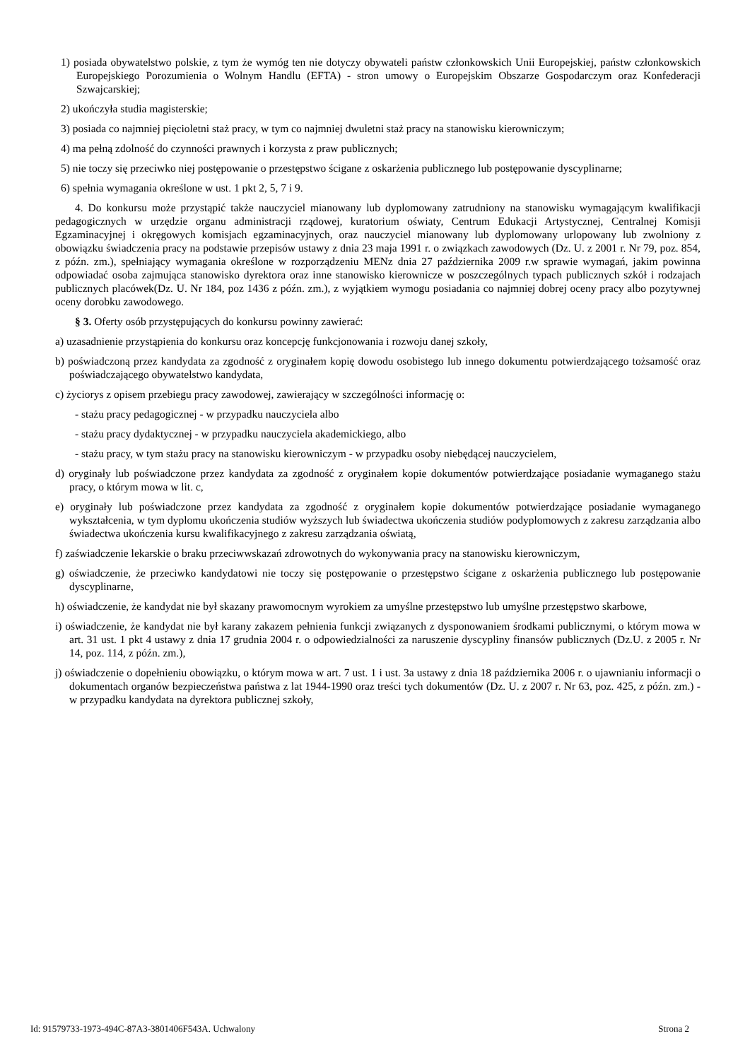1) posiada obywatelstwo polskie, z tym że wymóg ten nie dotyczy obywateli państw członkowskich Unii Europejskiej, państw członkowskich Europejskiego Porozumienia o Wolnym Handlu (EFTA) - stron umowy o Europejskim Obszarze Gospodarczym oraz Konfederacji Szwajcarskiej;
2) ukończyła studia magisterskie;
3) posiada co najmniej pięcioletni staż pracy, w tym co najmniej dwuletni staż pracy na stanowisku kierowniczym;
4) ma pełną zdolność do czynności prawnych i korzysta z praw publicznych;
5) nie toczy się przeciwko niej postępowanie o przestępstwo ścigane z oskarżenia publicznego lub postępowanie dyscyplinarne;
6) spełnia wymagania określone w ust. 1 pkt 2, 5, 7 i 9.
4. Do konkursu może przystąpić także nauczyciel mianowany lub dyplomowany zatrudniony na stanowisku wymagającym kwalifikacji pedagogicznych w urzędzie organu administracji rządowej, kuratorium oświaty, Centrum Edukacji Artystycznej, Centralnej Komisji Egzaminacyjnej i okręgowych komisjach egzaminacyjnych, oraz nauczyciel mianowany lub dyplomowany urlopowany lub zwolniony z obowiązku świadczenia pracy na podstawie przepisów ustawy z dnia 23 maja 1991 r. o związkach zawodowych (Dz. U. z 2001 r. Nr 79, poz. 854, z późn. zm.), spełniający wymagania określone w rozporządzeniu MENz dnia 27 października 2009 r.w sprawie wymagań, jakim powinna odpowiadać osoba zajmująca stanowisko dyrektora oraz inne stanowisko kierownicze w poszczególnych typach publicznych szkół i rodzajach publicznych placówek(Dz. U. Nr 184, poz 1436 z późn. zm.), z wyjątkiem wymogu posiadania co najmniej dobrej oceny pracy albo pozytywnej oceny dorobku zawodowego.
§ 3. Oferty osób przystępujących do konkursu powinny zawierać:
a) uzasadnienie przystąpienia do konkursu oraz koncepcję funkcjonowania i rozwoju danej szkoły,
b) poświadczoną przez kandydata za zgodność z oryginałem kopię dowodu osobistego lub innego dokumentu potwierdzającego tożsamość oraz poświadczającego obywatelstwo kandydata,
c) życiorys z opisem przebiegu pracy zawodowej, zawierający w szczególności informację o:
- stażu pracy pedagogicznej - w przypadku nauczyciela albo
- stażu pracy dydaktycznej - w przypadku nauczyciela akademickiego, albo
- stażu pracy, w tym stażu pracy na stanowisku kierowniczym - w przypadku osoby niebędącej nauczycielem,
d) oryginały lub poświadczone przez kandydata za zgodność z oryginałem kopie dokumentów potwierdzające posiadanie wymaganego stażu pracy, o którym mowa w lit. c,
e) oryginały lub poświadczone przez kandydata za zgodność z oryginałem kopie dokumentów potwierdzające posiadanie wymaganego wykształcenia, w tym dyplomu ukończenia studiów wyższych lub świadectwa ukończenia studiów podyplomowych z zakresu zarządzania albo świadectwa ukończenia kursu kwalifikacyjnego z zakresu zarządzania oświatą,
f) zaświadczenie lekarskie o braku przeciwwskazań zdrowotnych do wykonywania pracy na stanowisku kierowniczym,
g) oświadczenie, że przeciwko kandydatowi nie toczy się postępowanie o przestępstwo ścigane z oskarżenia publicznego lub postępowanie dyscyplinarne,
h) oświadczenie, że kandydat nie był skazany prawomocnym wyrokiem za umyślne przestępstwo lub umyślne przestępstwo skarbowe,
i) oświadczenie, że kandydat nie był karany zakazem pełnienia funkcji związanych z dysponowaniem środkami publicznymi, o którym mowa w art. 31 ust. 1 pkt 4 ustawy z dnia 17 grudnia 2004 r. o odpowiedzialności za naruszenie dyscypliny finansów publicznych (Dz.U. z 2005 r. Nr 14, poz. 114, z późn. zm.),
j) oświadczenie o dopełnieniu obowiązku, o którym mowa w art. 7 ust. 1 i ust. 3a ustawy z dnia 18 października 2006 r. o ujawnianiu informacji o dokumentach organów bezpieczeństwa państwa z lat 1944-1990 oraz treści tych dokumentów (Dz. U. z 2007 r. Nr 63, poz. 425, z późn. zm.) - w przypadku kandydata na dyrektora publicznej szkoły,
Id: 91579733-1973-494C-87A3-3801406F543A. Uchwalony Strona 2